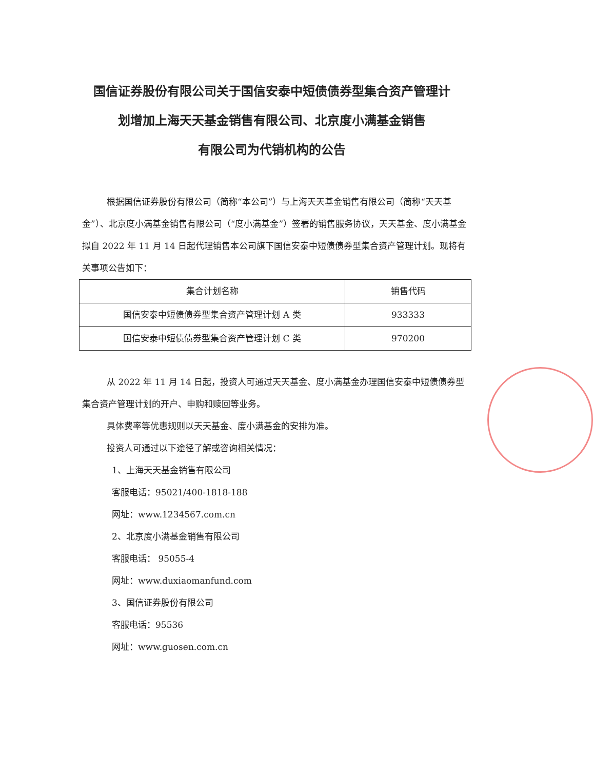国信证券股份有限公司关于国信安泰中短债债券型集合资产管理计
划增加上海天天基金销售有限公司、北京度小满基金销售
有限公司为代销机构的公告
根据国信证券股份有限公司（简称“本公司”）与上海天天基金销售有限公司（简称“天天基金”）、北京度小满基金销售有限公司（“度小满基金”）签署的销售服务协议，天天基金、度小满基金拟自 2022 年 11 月 14 日起代理销售本公司旗下国信安泰中短债债券型集合资产管理计划。现将有关事项公告如下：
| 集合计划名称 | 销售代码 |
| --- | --- |
| 国信安泰中短债债券型集合资产管理计划 A 类 | 933333 |
| 国信安泰中短债债券型集合资产管理计划 C 类 | 970200 |
从 2022 年 11 月 14 日起，投资人可通过天天基金、度小满基金办理国信安泰中短债债券型集合资产管理计划的开户、申购和赎回等业务。
具体费率等优惠规则以天天基金、度小满基金的安排为准。
投资人可通过以下途径了解或咨询相关情况：
1、上海天天基金销售有限公司
客服电话：95021/400-1818-188
网址：www.1234567.com.cn
2、北京度小满基金销售有限公司
客服电话： 95055-4
网址：www.duxiaomanfund.com
3、国信证券股份有限公司
客服电话：95536
网址：www.guosen.com.cn